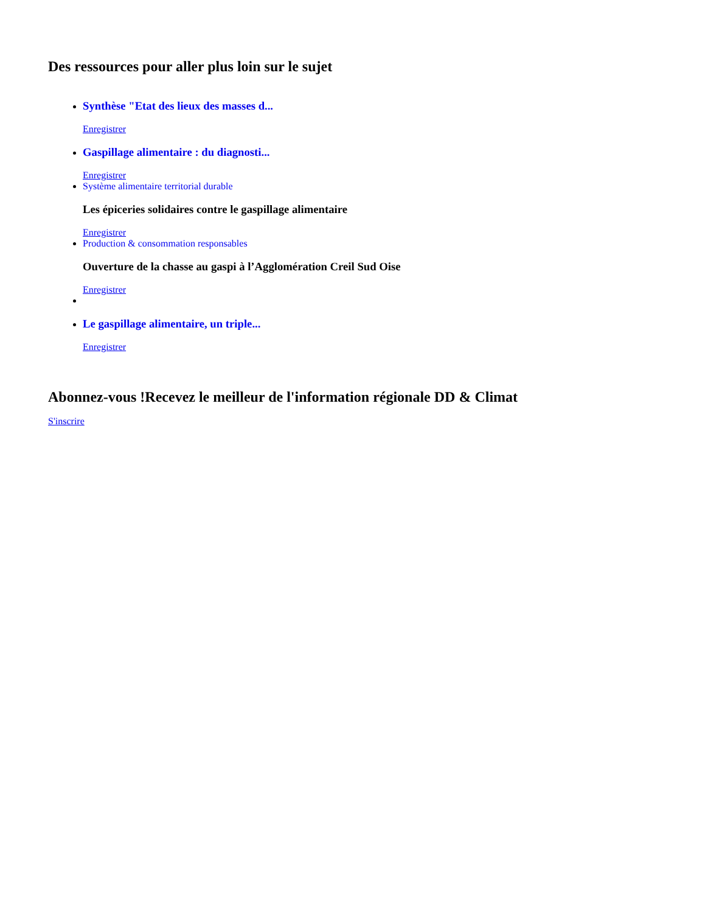Des ressources pour aller plus loin sur le sujet
Synthèse "Etat des lieux des masses d...
Enregistrer
Gaspillage alimentaire : du diagnosti...
Enregistrer
Système alimentaire territorial durable
Les épiceries solidaires contre le gaspillage alimentaire
Enregistrer
Production & consommation responsables
Ouverture de la chasse au gaspi à l’Agglomération Creil Sud Oise
Enregistrer
Le gaspillage alimentaire, un triple...
Enregistrer
Abonnez-vous !Recevez le meilleur de l'information régionale DD & Climat
S'inscrire